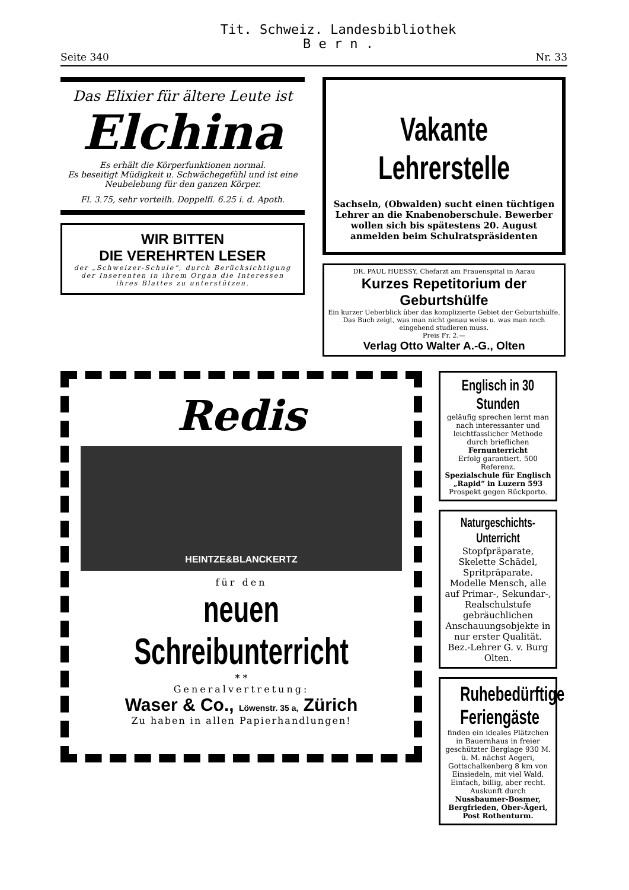Tit. Schweiz. Landesbibliothek
B e r n .
Seite 340 Nr. 33
Das Elixier für ältere Leute ist
Elchina
Es erhält die Körperfunktionen normal.
Es beseitigt Müdigkeit u. Schwächegefühl und ist eine Neubelebung für den ganzen Körper.
Fl. 3.75, sehr vorteilh. Doppelfl. 6.25 i. d. Apoth.
WIR BITTEN
DIE VEREHRTEN LESER
der „Schweizer-Schule“, durch Berücksichtigung der Inserenten in ihrem Organ die Interessen ihres Blattes zu unterstützen.
Vakante Lehrerstelle
Sachseln, (Obwalden) sucht einen tüchtigen Lehrer an die Knabenoberschule. Bewerber wollen sich bis spätestens 20. August anmelden beim Schulratspräsidenten
DR. PAUL HUESSY, Chefarzt am Frauenspital in Aarau
Kurzes Repetitorium der Geburtshülfe
Ein kurzer Ueberblick über das komplizierte Gebiet der Geburtshülfe. Das Buch zeigt, was man nicht genau weiss u. was man noch eingehend studieren muss.
Preis Fr. 2.—
Verlag Otto Walter A.-G., Olten
Redis
HEINTZE&BLANCKERTZ
für den
neuen Schreibunterricht
* *
Generalvertretung:
Waser & Co., Löwenstr. 35 a, Zürich
Zu haben in allen Papierhandlungen!
Englisch in 30 Stunden
geläufig sprechen lernt man nach interessanter und leichtfasslicher Methode durch brieflichen Fernunterricht
Erfolg garantiert. 500 Referenz.
Spezialschule für Englisch „Rapid“ in Luzern 593
Prospekt gegen Rückporto.
Naturgeschichts-Unterricht
Stopfpräparate, Skelette Schädel, Spritpräparate. Modelle Mensch, alle auf Primar-, Sekundar-, Realschulstufe gebräuchlichen Anschauungsobjekte in nur erster Qualität.
Bez.-Lehrer G. v. Burg Olten.
Ruhebedürftige Feriengäste
finden ein ideales Plätzchen in Bauernhaus in freier geschützter Berglage 930 M. ü. M. nächst Aegeri, Gottschalkenberg 8 km von Einsiedeln, mit viel Wald. Einfach, billig, aber recht. Auskunft durch Nussbaumer-Bosmer, Bergfrieden, Ober-Ägeri, Post Rothenturm.